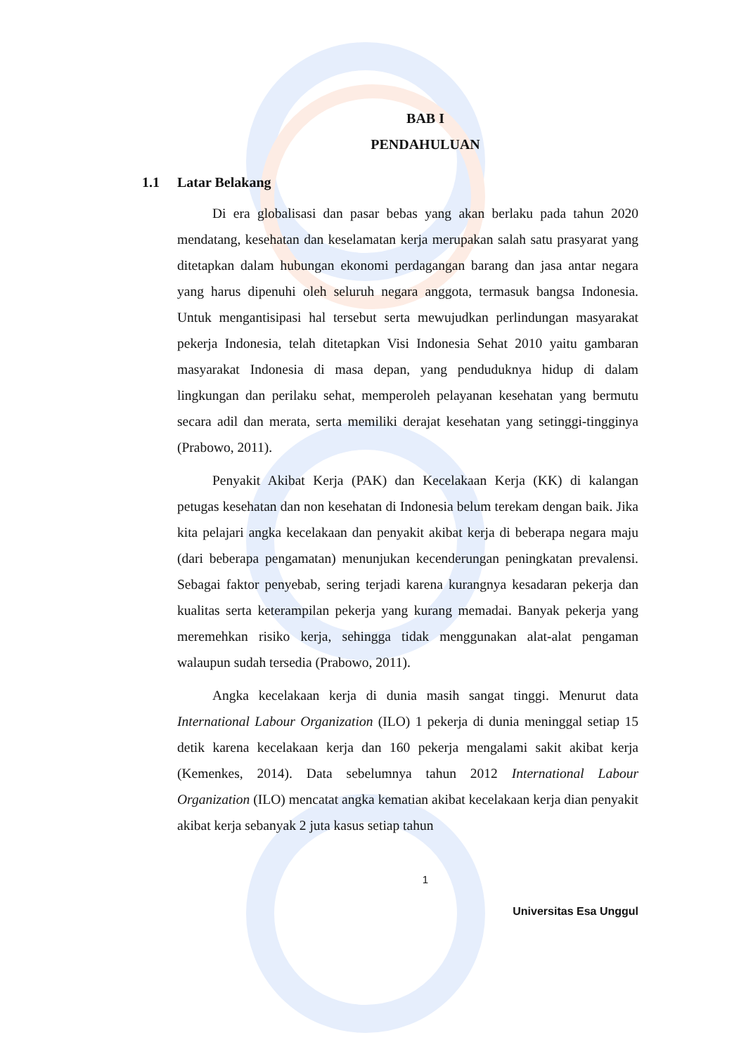BAB I
PENDAHULUAN
1.1 Latar Belakang
Di era globalisasi dan pasar bebas yang akan berlaku pada tahun 2020 mendatang, kesehatan dan keselamatan kerja merupakan salah satu prasyarat yang ditetapkan dalam hubungan ekonomi perdagangan barang dan jasa antar negara yang harus dipenuhi oleh seluruh negara anggota, termasuk bangsa Indonesia. Untuk mengantisipasi hal tersebut serta mewujudkan perlindungan masyarakat pekerja Indonesia, telah ditetapkan Visi Indonesia Sehat 2010 yaitu gambaran masyarakat Indonesia di masa depan, yang penduduknya hidup di dalam lingkungan dan perilaku sehat, memperoleh pelayanan kesehatan yang bermutu secara adil dan merata, serta memiliki derajat kesehatan yang setinggi-tingginya (Prabowo, 2011).
Penyakit Akibat Kerja (PAK) dan Kecelakaan Kerja (KK) di kalangan petugas kesehatan dan non kesehatan di Indonesia belum terekam dengan baik. Jika kita pelajari angka kecelakaan dan penyakit akibat kerja di beberapa negara maju (dari beberapa pengamatan) menunjukan kecenderungan peningkatan prevalensi. Sebagai faktor penyebab, sering terjadi karena kurangnya kesadaran pekerja dan kualitas serta keterampilan pekerja yang kurang memadai. Banyak pekerja yang meremehkan risiko kerja, sehingga tidak menggunakan alat-alat pengaman walaupun sudah tersedia (Prabowo, 2011).
Angka kecelakaan kerja di dunia masih sangat tinggi. Menurut data International Labour Organization (ILO) 1 pekerja di dunia meninggal setiap 15 detik karena kecelakaan kerja dan 160 pekerja mengalami sakit akibat kerja (Kemenkes, 2014). Data sebelumnya tahun 2012 International Labour Organization (ILO) mencatat angka kematian akibat kecelakaan kerja dian penyakit akibat kerja sebanyak 2 juta kasus setiap tahun
1
Universitas Esa Unggul